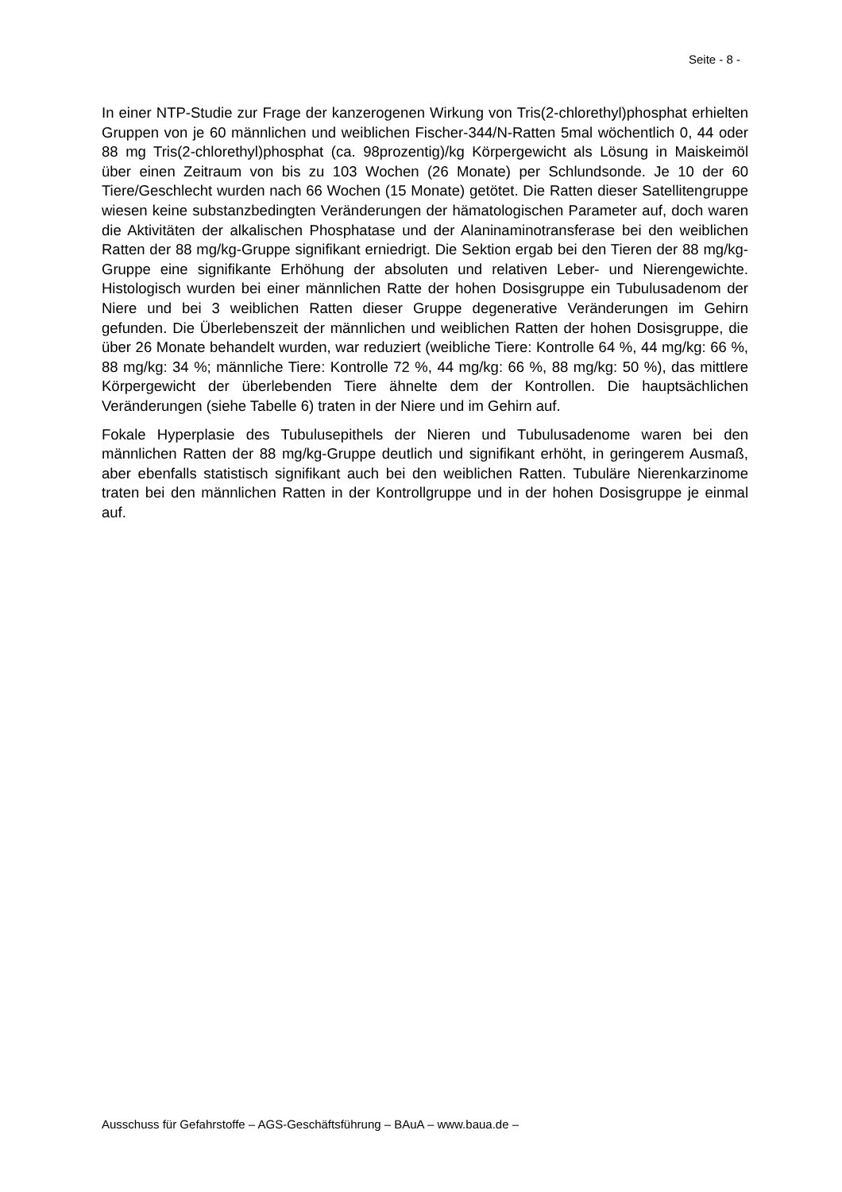Seite - 8 -
In einer NTP-Studie zur Frage der kanzerogenen Wirkung von Tris(2-chlorethyl)phosphat erhielten Gruppen von je 60 männlichen und weiblichen Fischer-344/N-Ratten 5mal wöchentlich 0, 44 oder 88 mg Tris(2-chlorethyl)phosphat (ca. 98prozentig)/kg Körpergewicht als Lösung in Maiskeimöl über einen Zeitraum von bis zu 103 Wochen (26 Monate) per Schlundsonde. Je 10 der 60 Tiere/Geschlecht wurden nach 66 Wochen (15 Monate) getötet. Die Ratten dieser Satellitengruppe wiesen keine substanzbedingten Veränderungen der hämatologischen Parameter auf, doch waren die Aktivitäten der alkalischen Phosphatase und der Alaninaminotransferase bei den weiblichen Ratten der 88 mg/kg-Gruppe signifikant erniedrigt. Die Sektion ergab bei den Tieren der 88 mg/kg-Gruppe eine signifikante Erhöhung der absoluten und relativen Leber- und Nierengewichte. Histologisch wurden bei einer männlichen Ratte der hohen Dosisgruppe ein Tubulusadenom der Niere und bei 3 weiblichen Ratten dieser Gruppe degenerative Veränderungen im Gehirn gefunden. Die Überlebenszeit der männlichen und weiblichen Ratten der hohen Dosisgruppe, die über 26 Monate behandelt wurden, war reduziert (weibliche Tiere: Kontrolle 64 %, 44 mg/kg: 66 %, 88 mg/kg: 34 %; männliche Tiere: Kontrolle 72 %, 44 mg/kg: 66 %, 88 mg/kg: 50 %), das mittlere Körpergewicht der überlebenden Tiere ähnelte dem der Kontrollen. Die hauptsächlichen Veränderungen (siehe Tabelle 6) traten in der Niere und im Gehirn auf.
Fokale Hyperplasie des Tubulusepithels der Nieren und Tubulusadenome waren bei den männlichen Ratten der 88 mg/kg-Gruppe deutlich und signifikant erhöht, in geringerem Ausmaß, aber ebenfalls statistisch signifikant auch bei den weiblichen Ratten. Tubuläre Nierenkarzinome traten bei den männlichen Ratten in der Kontrollgruppe und in der hohen Dosisgruppe je einmal auf.
Ausschuss für Gefahrstoffe – AGS-Geschäftsführung – BAuA – www.baua.de –